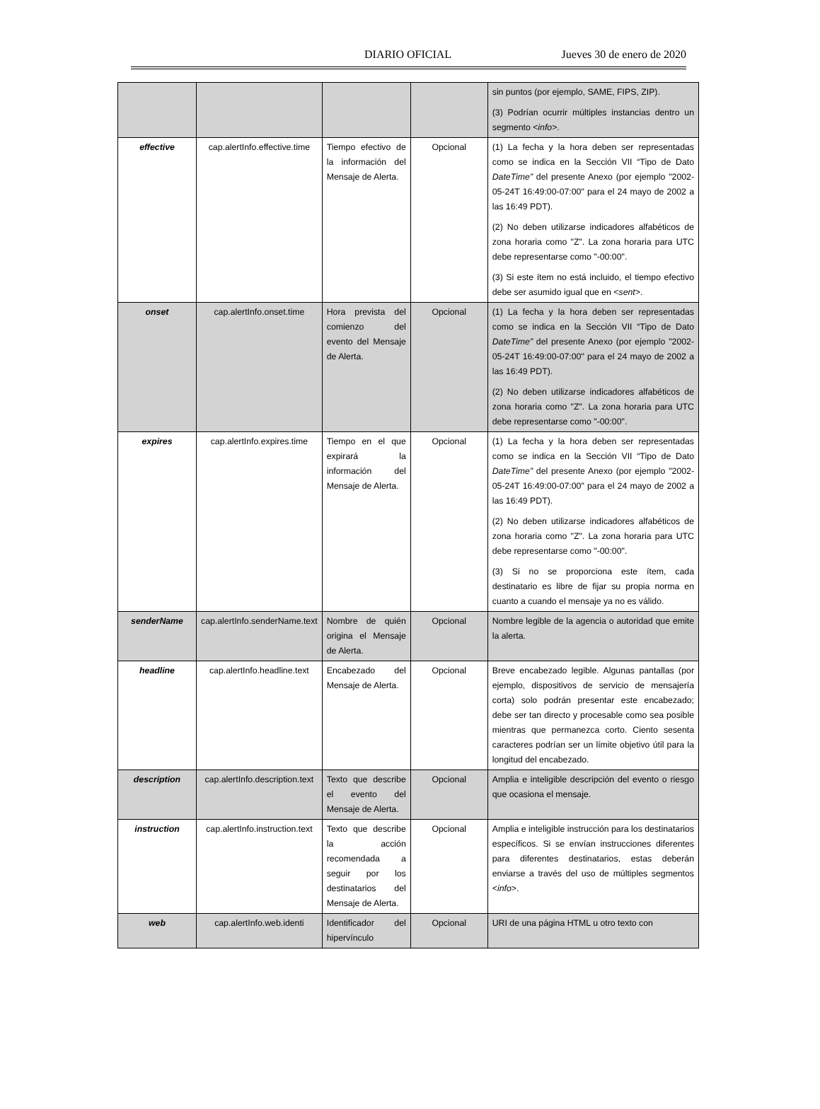DIARIO OFICIAL Jueves 30 de enero de 2020
| | | | | sin puntos (por ejemplo, SAME, FIPS, ZIP). (3) Podrían ocurrir múltiples instancias dentro un segmento < info >. |
| effective | cap.alertInfo.effective.time | Tiempo efectivo de la información del Mensaje de Alerta. | Opcional | (1) La fecha y la hora deben ser representadas como se indica en la Sección VII “Tipo de Dato DateTime” del presente Anexo (por ejemplo "2002-05-24T 16:49:00-07:00" para el 24 mayo de 2002 a las 16:49 PDT). (2) No deben utilizarse indicadores alfabéticos de zona horaria como "Z". La zona horaria para UTC debe representarse como "-00:00". (3) Si este ítem no está incluido, el tiempo efectivo debe ser asumido igual que en < sent >. |
| onset | cap.alertInfo.onset.time | Hora prevista del comienzo del evento del Mensaje de Alerta. | Opcional | (1) La fecha y la hora deben ser representadas como se indica en la Sección VII “Tipo de Dato DateTime” del presente Anexo (por ejemplo "2002-05-24T 16:49:00-07:00" para el 24 mayo de 2002 a las 16:49 PDT). (2) No deben utilizarse indicadores alfabéticos de zona horaria como "Z". La zona horaria para UTC debe representarse como "-00:00". |
| expires | cap.alertInfo.expires.time | Tiempo en el que expirará la información del Mensaje de Alerta. | Opcional | (1) La fecha y la hora deben ser representadas como se indica en la Sección VII “Tipo de Dato DateTime” del presente Anexo (por ejemplo "2002-05-24T 16:49:00-07:00" para el 24 mayo de 2002 a las 16:49 PDT). (2) No deben utilizarse indicadores alfabéticos de zona horaria como "Z". La zona horaria para UTC debe representarse como "-00:00". (3) Si no se proporciona este ítem, cada destinatario es libre de fijar su propia norma en cuanto a cuando el mensaje ya no es válido. |
| senderName | cap.alertInfo.senderName.text | Nombre de quién origina el Mensaje de Alerta. | Opcional | Nombre legible de la agencia o autoridad que emite la alerta. |
| headline | cap.alertInfo.headline.text | Encabezado del Mensaje de Alerta. | Opcional | Breve encabezado legible. Algunas pantallas (por ejemplo, dispositivos de servicio de mensajería corta) solo podrán presentar este encabezado; debe ser tan directo y procesable como sea posible mientras que permanezca corto. Ciento sesenta caracteres podrían ser un límite objetivo útil para la longitud del encabezado. |
| description | cap.alertInfo.description.text | Texto que describe el evento del Mensaje de Alerta. | Opcional | Amplia e inteligible descripción del evento o riesgo que ocasiona el mensaje. |
| instruction | cap.alertInfo.instruction.text | Texto que describe la acción recomendada a seguir por los destinatarios del Mensaje de Alerta. | Opcional | Amplia e inteligible instrucción para los destinatarios específicos. Si se envían instrucciones diferentes para diferentes destinatarios, estas deberán enviarse a través del uso de múltiples segmentos < info >. |
| web | cap.alertInfo.web.identi | Identificador del hipervínculo | Opcional | URI de una página HTML u otro texto con |